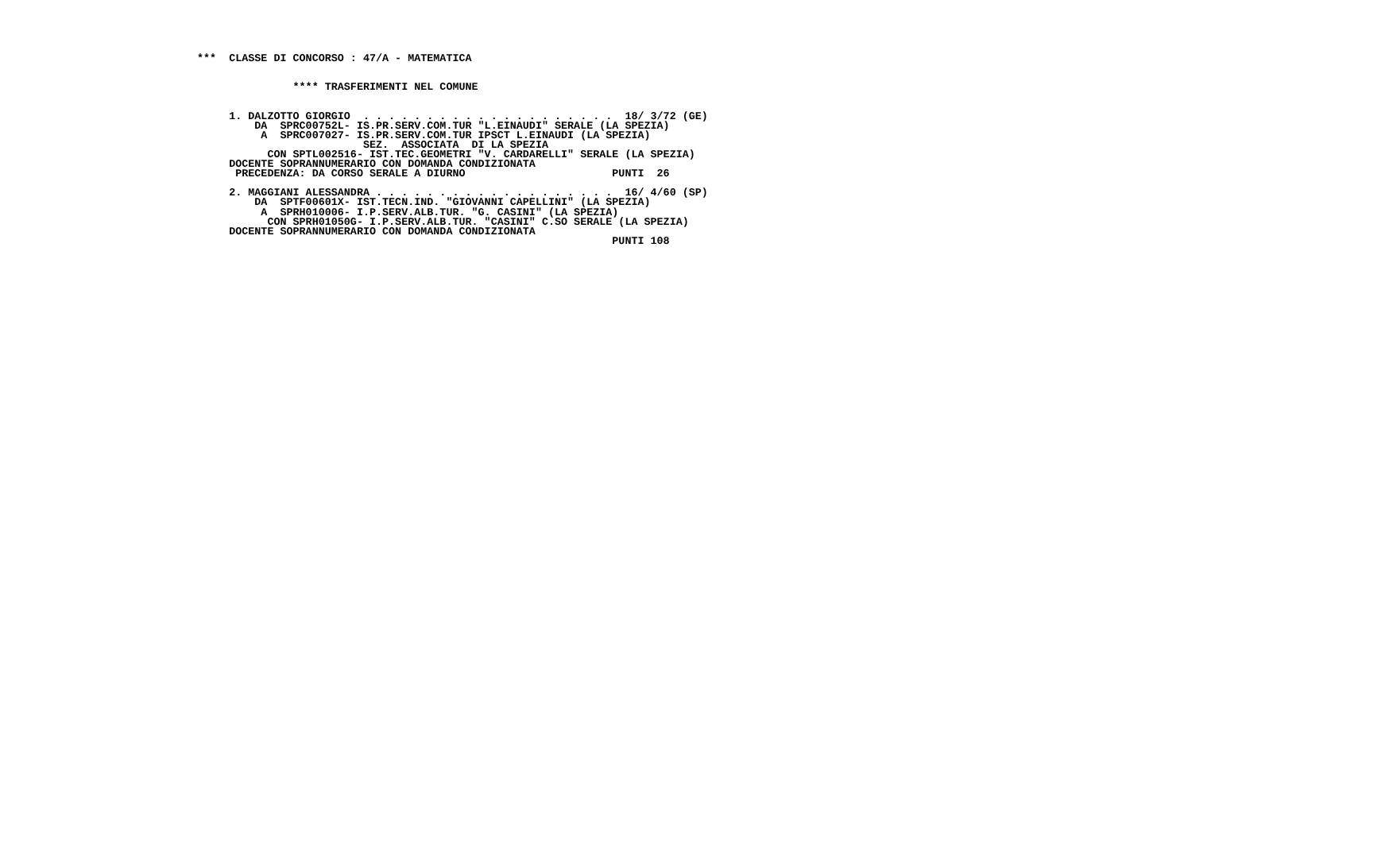***  CLASSE DI CONCORSO : 47/A - MATEMATICA


               **** TRASFERIMENTI NEL COMUNE


     1. DALZOTTO GIORGIO  . . . . . . . . . . . . . . . . . . . .  18/ 3/72 (GE)
         DA  SPRC00752L- IS.PR.SERV.COM.TUR "L.EINAUDI" SERALE (LA SPEZIA)
          A  SPRC007027- IS.PR.SERV.COM.TUR IPSCT L.EINAUDI (LA SPEZIA)
                          SEZ.  ASSOCIATA  DI LA SPEZIA
           CON SPTL002516- IST.TEC.GEOMETRI "V. CARDARELLI" SERALE (LA SPEZIA)
     DOCENTE SOPRANNUMERARIO CON DOMANDA CONDIZIONATA
      PRECEDENZA: DA CORSO SERALE A DIURNO                       PUNTI  26

     2. MAGGIANI ALESSANDRA . . . . . . . . . . . . . . . . . . .  16/ 4/60 (SP)
         DA  SPTF00601X- IST.TECN.IND. "GIOVANNI CAPELLINI" (LA SPEZIA)
          A  SPRH010006- I.P.SERV.ALB.TUR. "G. CASINI" (LA SPEZIA)
           CON SPRH01050G- I.P.SERV.ALB.TUR. "CASINI" C.SO SERALE (LA SPEZIA)
     DOCENTE SOPRANNUMERARIO CON DOMANDA CONDIZIONATA
                                                                 PUNTI 108